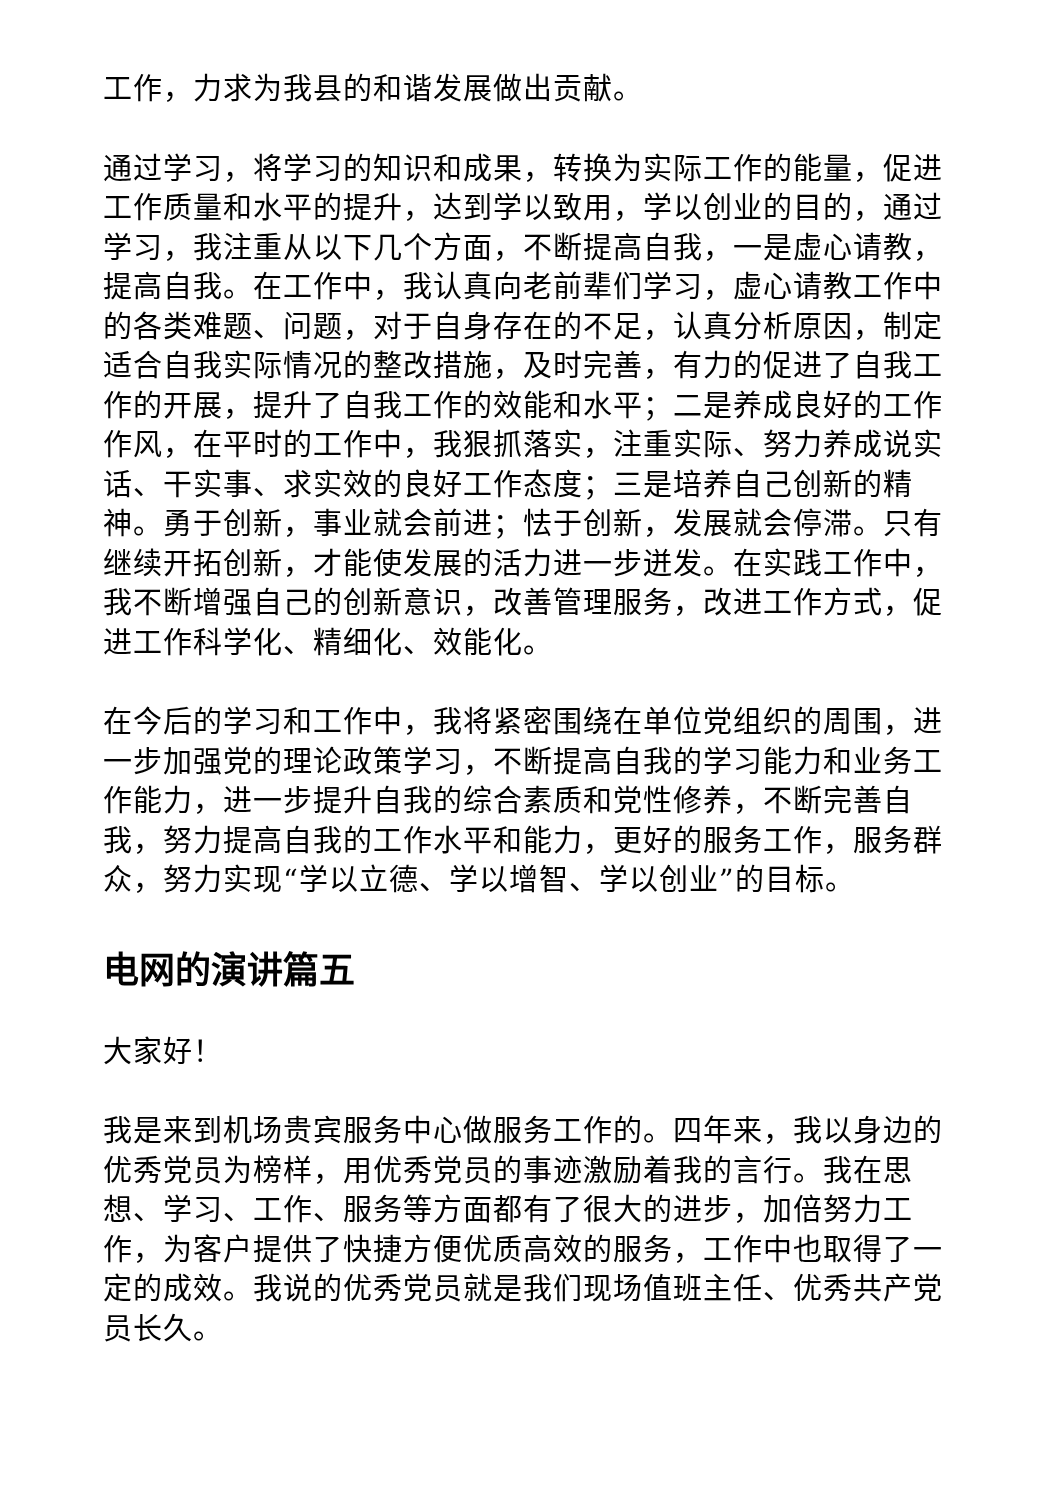工作，力求为我县的和谐发展做出贡献。
通过学习，将学习的知识和成果，转换为实际工作的能量，促进工作质量和水平的提升，达到学以致用，学以创业的目的，通过学习，我注重从以下几个方面，不断提高自我，一是虚心请教，提高自我。在工作中，我认真向老前辈们学习，虚心请教工作中的各类难题、问题，对于自身存在的不足，认真分析原因，制定适合自我实际情况的整改措施，及时完善，有力的促进了自我工作的开展，提升了自我工作的效能和水平；二是养成良好的工作作风，在平时的工作中，我狠抓落实，注重实际、努力养成说实话、干实事、求实效的良好工作态度；三是培养自己创新的精神。勇于创新，事业就会前进；怯于创新，发展就会停滞。只有继续开拓创新，才能使发展的活力进一步迸发。在实践工作中，我不断增强自己的创新意识，改善管理服务，改进工作方式，促进工作科学化、精细化、效能化。
在今后的学习和工作中，我将紧密围绕在单位党组织的周围，进一步加强党的理论政策学习，不断提高自我的学习能力和业务工作能力，进一步提升自我的综合素质和党性修养，不断完善自我，努力提高自我的工作水平和能力，更好的服务工作，服务群众，努力实现“学以立德、学以增智、学以创业”的目标。
电网的演讲篇五
大家好！
我是来到机场贵宾服务中心做服务工作的。四年来，我以身边的优秀党员为榜样，用优秀党员的事迹激励着我的言行。我在思想、学习、工作、服务等方面都有了很大的进步，加倍努力工作，为客户提供了快捷方便优质高效的服务，工作中也取得了一定的成效。我说的优秀党员就是我们现场值班主任、优秀共产党员长久。